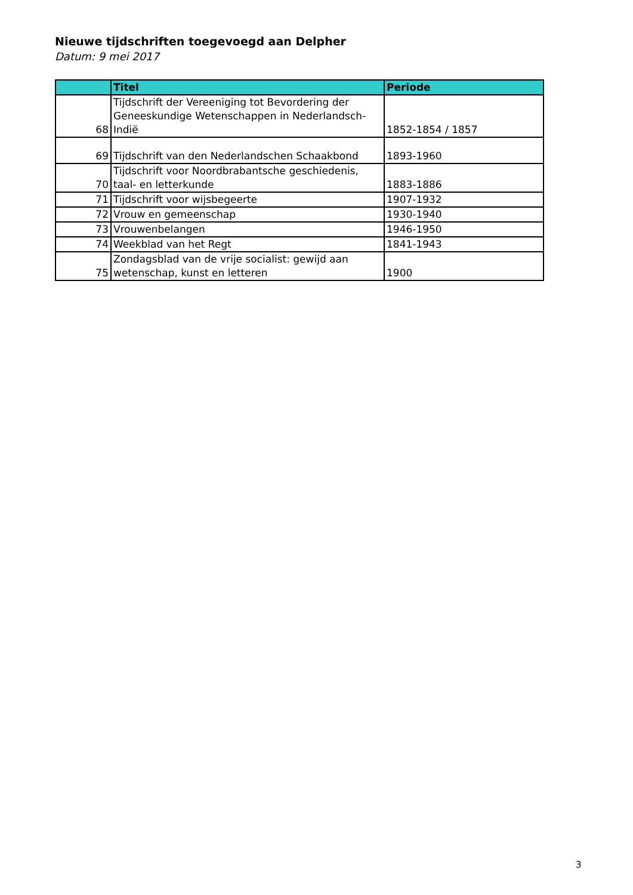Nieuwe tijdschriften toegevoegd aan Delpher
Datum: 9 mei 2017
| | Titel | Periode |
| --- | --- | --- |
| 68 | Tijdschrift der Vereeniging tot Bevordering der Geneeskundige Wetenschappen in Nederlandsch-Indië | 1852-1854 / 1857 |
| 69 | Tijdschrift van den Nederlandschen Schaakbond | 1893-1960 |
| 70 | Tijdschrift voor Noordbrabantsche geschiedenis, taal- en letterkunde | 1883-1886 |
| 71 | Tijdschrift voor wijsbegeerte | 1907-1932 |
| 72 | Vrouw en gemeenschap | 1930-1940 |
| 73 | Vrouwenbelangen | 1946-1950 |
| 74 | Weekblad van het Regt | 1841-1943 |
| 75 | Zondagsblad van de vrije socialist: gewijd aan wetenschap, kunst en letteren | 1900 |
3